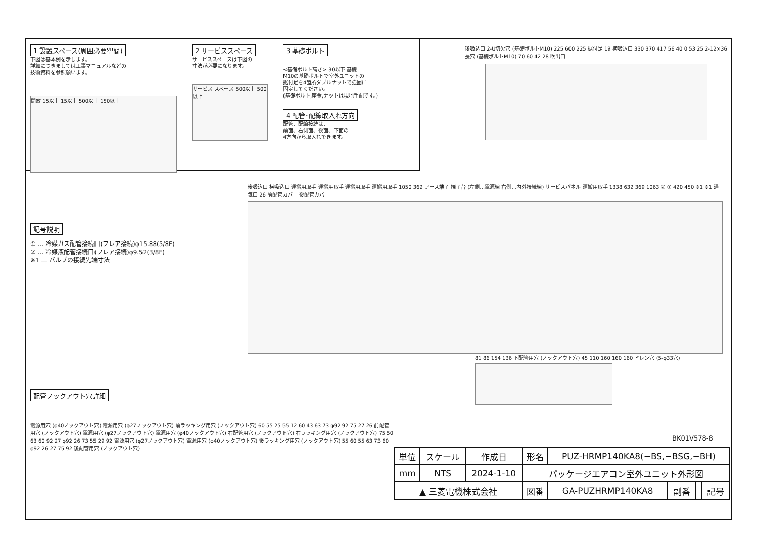1 設置スペース(周囲必要空間)
下図は基本例を示します。
詳細につきましては工事マニュアルなどの
技術資料を参照願います。
開放 15以上 15以上 500以上 150以上
2 サービススペース
サービススペースは下図の
寸法が必要になります。
サービス スペース 500以上 500以上
3 基礎ボルト
<基礎ボルト高さ> 30以下 基礎
M10の基礎ボルトで室外ユニットの
据付足を4箇所ダブルナットで強固に
固定してください。
(基礎ボルト,座金,ナットは現地手配です。)
4 配管･配線取入れ方向
配管、配線接続は、
前面、右側面、後面、下面の
4方向から取入れできます。
後吸込口 2-U切欠穴 (基礎ボルトM10) 225 600 225 据付足 19 横吸込口 330 370 417 56 40 0 53 25 2-12×36長穴 (基礎ボルトM10) 70 60 42 28 吹出口
記号説明
① … 冷媒ガス配管接続口(フレア接続)φ15.88(5/8F)
② … 冷媒液配管接続口(フレア接続)φ9.52(3/8F)
※1 … バルブの接続先端寸法
後吸込口 横吸込口 運搬用取手 運搬用取手 運搬用取手 運搬用取手 1050 362 アース端子 端子台 (左側…電源線 右側…内外接続線) サービスパネル 運搬用取手 1338 632 369 1063 ② ① 420 450 ※1 ※1 通気口 26 前配管カバー 後配管カバー
81 86 154 136 下配管用穴 (ノックアウト穴) 45 110 160 160 160 ドレン穴 (5-φ33穴)
配管ノックアウト穴詳細
電源用穴 (φ40ノックアウト穴) 電源用穴 (φ27ノックアウト穴) 前ラッキング用穴 (ノックアウト穴) 60 55 25 55 12 60 43 63 73 φ92 92 75 27 26 前配管用穴 (ノックアウト穴) 電源用穴 (φ27ノックアウト穴) 電源用穴 (φ40ノックアウト穴) 右配管用穴 (ノックアウト穴) 右ラッキング用穴 (ノックアウト穴) 75 50 63 60 92 27 φ92 26 73 55 29 92 電源用穴 (φ27ノックアウト穴) 電源用穴 (φ40ノックアウト穴) 後ラッキング用穴 (ノックアウト穴) 55 60 55 63 73 60 φ92 26 27 75 92 後配管用穴 (ノックアウト穴)
BK01V578-8
| 単位 | スケール | 作成日 | 形名 | PUZ-HRMP140KA8(−BS,−BSG,−BH) | | | |
| mm | NTS | 2024-1-10 | パッケージエアコン室外ユニット外形図 | | | | |
| ▲ 三菱電機株式会社 | | | 図番 | GA-PUZHRMP140KA8 | 副番 | | 記号 |